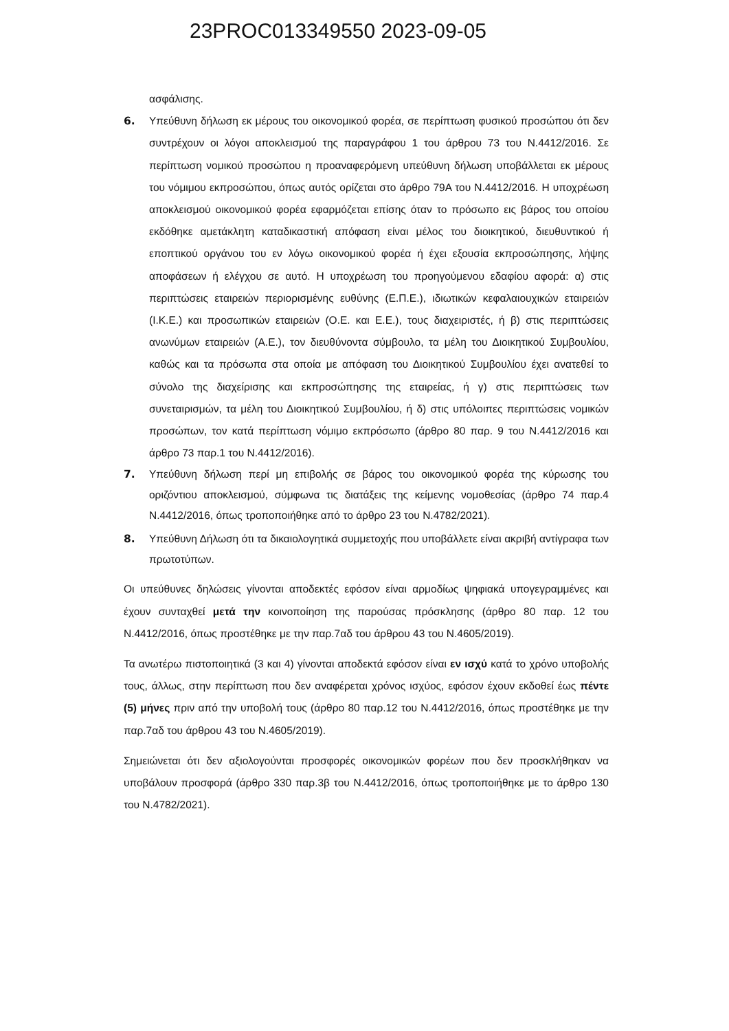23PROC013349550 2023-09-05
ασφάλισης.
6. Υπεύθυνη δήλωση εκ μέρους του οικονομικού φορέα, σε περίπτωση φυσικού προσώπου ότι δεν συντρέχουν οι λόγοι αποκλεισμού της παραγράφου 1 του άρθρου 73 του Ν.4412/2016. Σε περίπτωση νομικού προσώπου η προαναφερόμενη υπεύθυνη δήλωση υποβάλλεται εκ μέρους του νόμιμου εκπροσώπου, όπως αυτός ορίζεται στο άρθρο 79Α του Ν.4412/2016. Η υποχρέωση αποκλεισμού οικονομικού φορέα εφαρμόζεται επίσης όταν το πρόσωπο εις βάρος του οποίου εκδόθηκε αμετάκλητη καταδικαστική απόφαση είναι μέλος του διοικητικού, διευθυντικού ή εποπτικού οργάνου του εν λόγω οικονομικού φορέα ή έχει εξουσία εκπροσώπησης, λήψης αποφάσεων ή ελέγχου σε αυτό. Η υποχρέωση του προηγούμενου εδαφίου αφορά: α) στις περιπτώσεις εταιρειών περιορισμένης ευθύνης (Ε.Π.Ε.), ιδιωτικών κεφαλαιουχικών εταιρειών (Ι.Κ.Ε.) και προσωπικών εταιρειών (Ο.Ε. και Ε.Ε.), τους διαχειριστές, ή β) στις περιπτώσεις ανωνύμων εταιρειών (Α.Ε.), τον διευθύνοντα σύμβουλο, τα μέλη του Διοικητικού Συμβουλίου, καθώς και τα πρόσωπα στα οποία με απόφαση του Διοικητικού Συμβουλίου έχει ανατεθεί το σύνολο της διαχείρισης και εκπροσώπησης της εταιρείας, ή γ) στις περιπτώσεις των συνεταιρισμών, τα μέλη του Διοικητικού Συμβουλίου, ή δ) στις υπόλοιπες περιπτώσεις νομικών προσώπων, τον κατά περίπτωση νόμιμο εκπρόσωπο (άρθρο 80 παρ. 9 του Ν.4412/2016 και άρθρο 73 παρ.1 του Ν.4412/2016).
7. Υπεύθυνη δήλωση περί μη επιβολής σε βάρος του οικονομικού φορέα της κύρωσης του οριζόντιου αποκλεισμού, σύμφωνα τις διατάξεις της κείμενης νομοθεσίας (άρθρο 74 παρ.4 Ν.4412/2016, όπως τροποποιήθηκε από το άρθρο 23 του Ν.4782/2021).
8. Υπεύθυνη Δήλωση ότι τα δικαιολογητικά συμμετοχής που υποβάλλετε είναι ακριβή αντίγραφα των πρωτοτύπων.
Οι υπεύθυνες δηλώσεις γίνονται αποδεκτές εφόσον είναι αρμοδίως ψηφιακά υπογεγραμμένες και έχουν συνταχθεί μετά την κοινοποίηση της παρούσας πρόσκλησης (άρθρο 80 παρ. 12 του Ν.4412/2016, όπως προστέθηκε με την παρ.7αδ του άρθρου 43 του Ν.4605/2019).
Τα ανωτέρω πιστοποιητικά (3 και 4) γίνονται αποδεκτά εφόσον είναι εν ισχύ κατά το χρόνο υποβολής τους, άλλως, στην περίπτωση που δεν αναφέρεται χρόνος ισχύος, εφόσον έχουν εκδοθεί έως πέντε (5) μήνες πριν από την υποβολή τους (άρθρο 80 παρ.12 του Ν.4412/2016, όπως προστέθηκε με την παρ.7αδ του άρθρου 43 του Ν.4605/2019).
Σημειώνεται ότι δεν αξιολογούνται προσφορές οικονομικών φορέων που δεν προσκλήθηκαν να υποβάλουν προσφορά (άρθρο 330 παρ.3β του Ν.4412/2016, όπως τροποποιήθηκε με το άρθρο 130 του Ν.4782/2021).